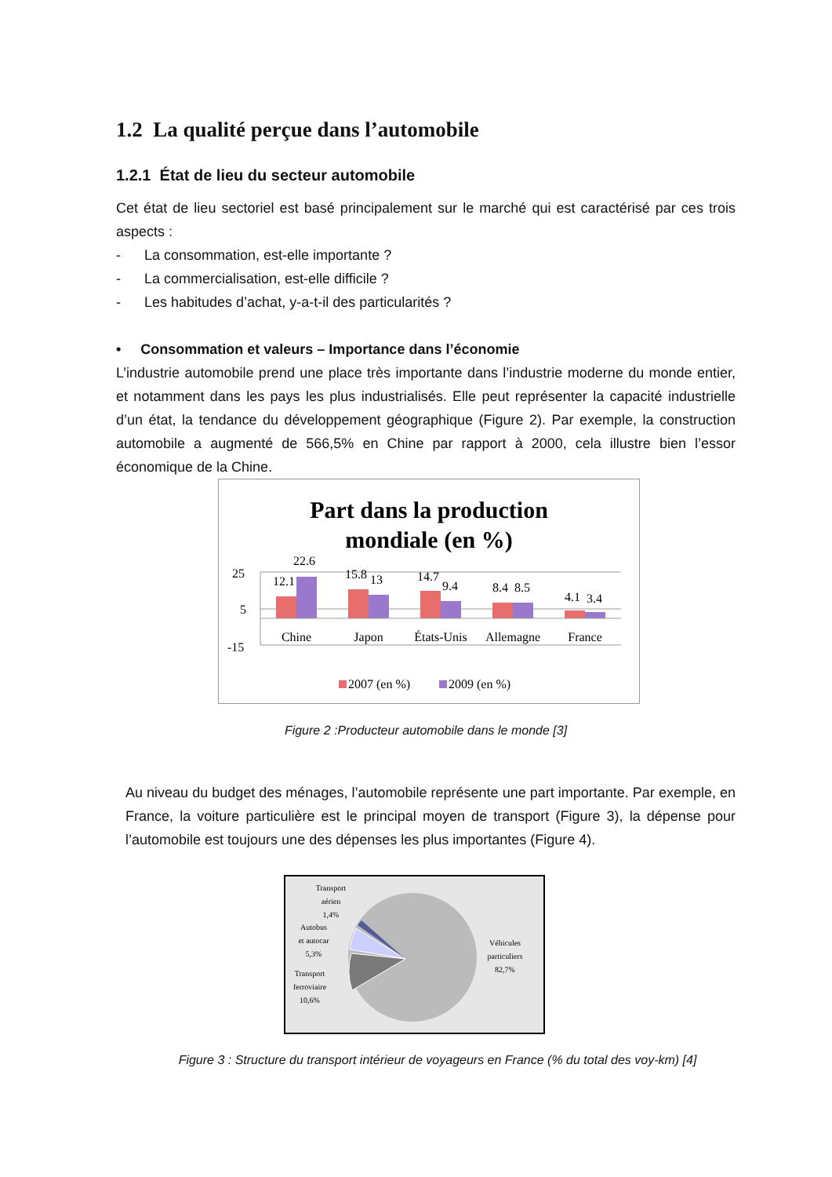1.2 La qualité perçue dans l’automobile
1.2.1 État de lieu du secteur automobile
Cet état de lieu sectoriel est basé principalement sur le marché qui est caractérisé par ces trois aspects :
- La consommation, est-elle importante ?
- La commercialisation, est-elle difficile ?
- Les habitudes d’achat, y-a-t-il des particularités ?
• Consommation et valeurs – Importance dans l’économie
L’industrie automobile prend une place très importante dans l’industrie moderne du monde entier, et notamment dans les pays les plus industrialisés. Elle peut représenter la capacité industrielle d’un état, la tendance du développement géographique (Figure 2). Par exemple, la construction automobile a augmenté de 566,5% en Chine par rapport à 2000, cela illustre bien l’essor économique de la Chine.
Part dans la production
mondiale (en %)
25
5
-15
12.1
22.6
15.8
13
14.7
9.4
8.4
8.5
4.1
3.4
Chine
Japon
États-Unis
Allemagne
France
2007 (en %)
2009 (en %)
Figure 2 :Producteur automobile dans le monde [3]
Au niveau du budget des ménages, l’automobile représente une part importante. Par exemple, en France, la voiture particulière est le principal moyen de transport (Figure 3), la dépense pour l’automobile est toujours une des dépenses les plus importantes (Figure 4).
Transport
aérien
1,4%
Autobus
et autocar
5,3%
Transport
ferroviaire
10,6%
Véhicules
particuliers
82,7%
Figure 3 : Structure du transport intérieur de voyageurs en France (% du total des voy-km) [4]